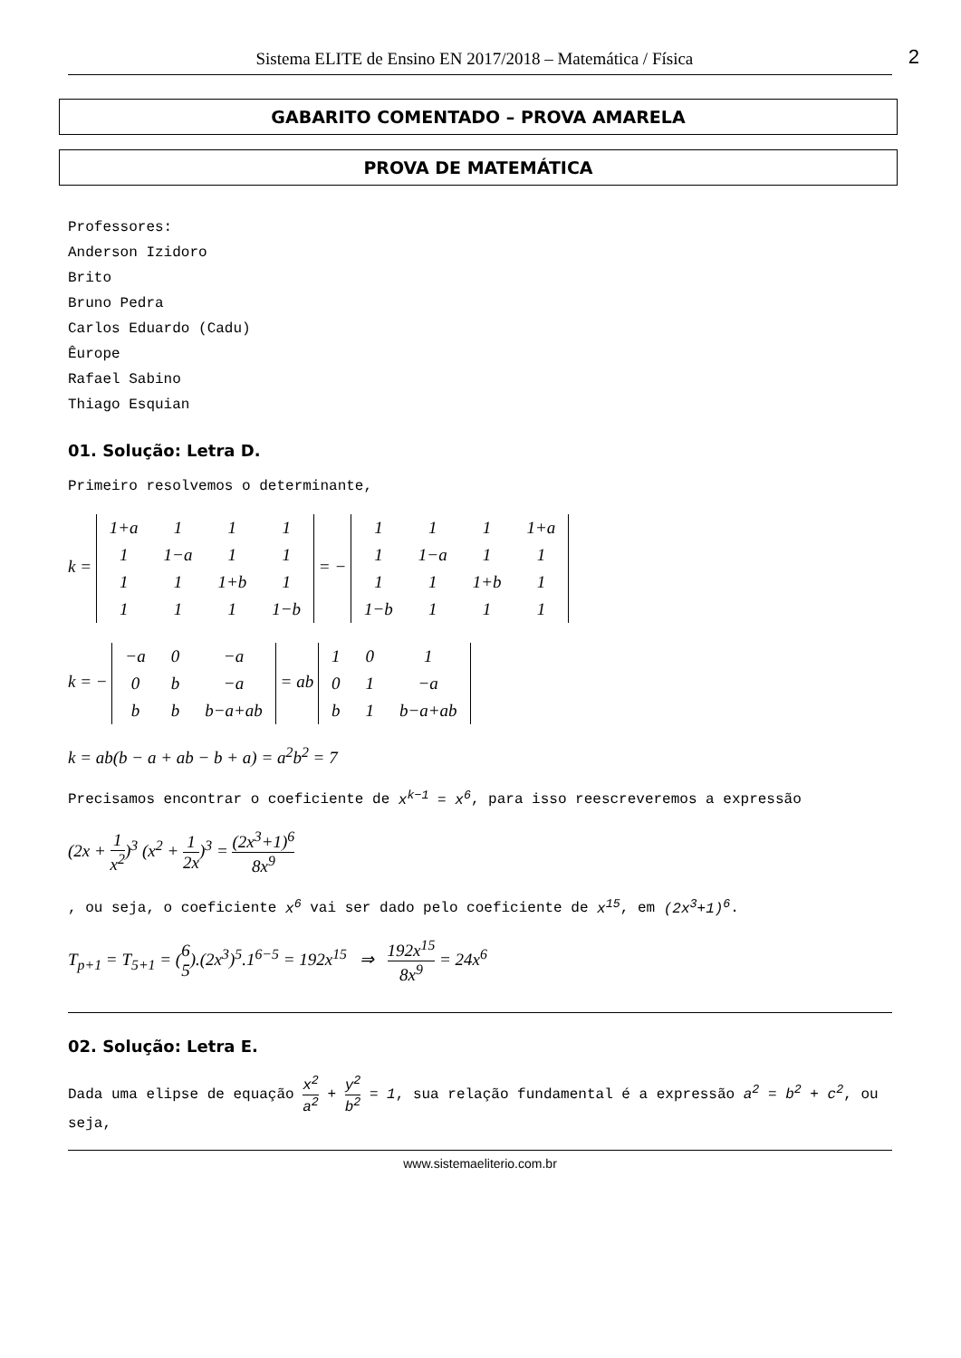Sistema ELITE de Ensino EN 2017/2018 – Matemática / Física 2
GABARITO COMENTADO – PROVA AMARELA
PROVA DE MATEMÁTICA
Professores:
Anderson Izidoro
Brito
Bruno Pedra
Carlos Eduardo (Cadu)
Êurope
Rafael Sabino
Thiago Esquian
01. Solução: Letra D.
Primeiro resolvemos o determinante,
k =
| 1+a | 1 | 1 | 1 |
| 1 | 1−a | 1 | 1 |
| 1 | 1 | 1+b | 1 |
| 1 | 1 | 1 | 1−b |
= −
| 1 | 1 | 1 | 1+a |
| 1 | 1−a | 1 | 1 |
| 1 | 1 | 1+b | 1 |
| 1−b | 1 | 1 | 1 |
k = −
| −a | 0 | −a |
| 0 | b | −a |
| b | b | b−a+ab |
= ab
| 1 | 0 | 1 |
| 0 | 1 | −a |
| b | 1 | b−a+ab |
k = ab(b − a + ab − b + a) = a<sup>2</sup>b<sup>2</sup> = 7
Precisamos encontrar o coeficiente de x<sup>k−1</sup> = x<sup>6</sup>, para isso reescreveremos a expressão
(2x + 1 x<sup>2</sup>)<sup>3</sup> (x<sup>2</sup> + 1 2x)<sup>3</sup> = (2x<sup>3</sup>+1)<sup>6</sup> 8x<sup>9</sup>
, ou seja, o coeficiente x<sup>6</sup> vai ser dado pelo coeficiente de x<sup>15</sup>, em (2x<sup>3</sup>+1)<sup>6</sup>.
T<sub>p+1</sub> = T<sub>5+1</sub> = (6 5).(2x<sup>3</sup>)<sup>5</sup>.1<sup>6−5</sup> = 192x<sup>15</sup> ⇒ 192x<sup>15</sup> 8x<sup>9</sup> = 24x<sup>6</sup>
02. Solução: Letra E.
Dada uma elipse de equação x<sup>2</sup> a<sup>2</sup> + y<sup>2</sup> b<sup>2</sup> = 1, sua relação fundamental é a expressão a<sup>2</sup> = b<sup>2</sup> + c<sup>2</sup>, ou seja,
www.sistemaeliterio.com.br